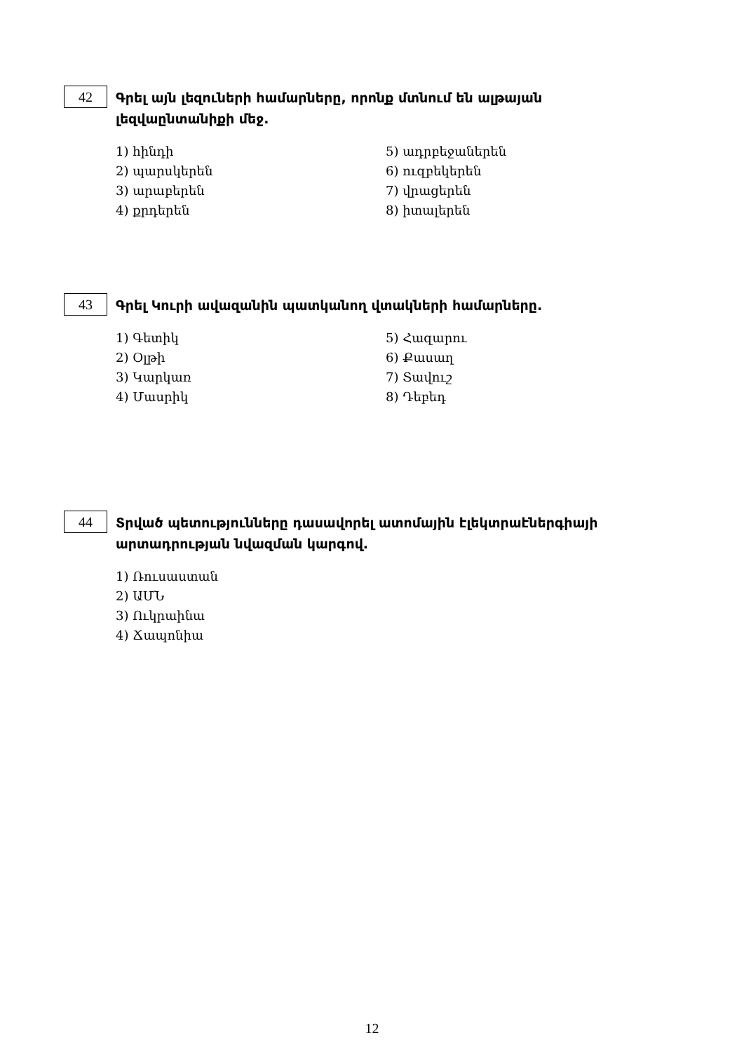42 Գրել այն լեզուների համարները, որոնք մտնում են ալթայան լեզվաընտանիքի մեջ.
1) հինդի
2) պարսկերեն
3) արաբերեն
4) քրդերեն
5) ադրբեջաներեն
6) ուզբեկերեն
7) վրացերեն
8) իտալերեն
43 Գրել Կուրի ավազանին պատկանող վտակների համարները.
1) Գետիկ
2) Օլթի
3) Կարկառ
4) Մասրիկ
5) Հազարու
6) Քասաղ
7) Տավուշ
8) Դեբեդ
44 Տրված պետությունները դասավորել ատոմային էլեկտրաէներգիայի արտադրության նվազման կարգով.
1) Ռուսաստան
2) ԱՄՆ
3) Ուկրաինա
4) Ճապոնիա
12